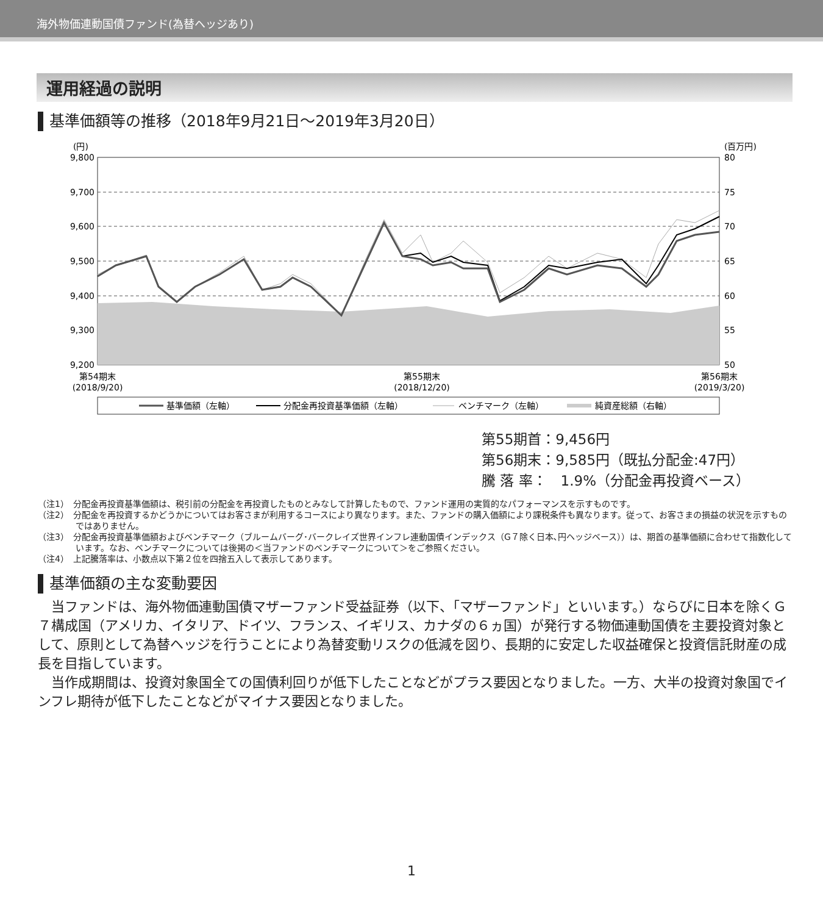海外物価連動国債ファンド(為替ヘッジあり)
運用経過の説明
基準価額等の推移（2018年9月21日～2019年3月20日）
(円)
(百万円)
9,800
9,700
9,600
9,500
9,400
9,300
9,200
80
75
70
65
60
55
50
第54期末
(2018/9/20)
第55期末
(2018/12/20)
第56期末
(2019/3/20)
基準価額（左軸）
分配金再投資基準価額（左軸）
ベンチマーク（左軸）
純資産総額（右軸）
第55期首：9,456円
第56期末：9,585円（既払分配金:47円）
騰 落 率：　1.9%（分配金再投資ベース）
（注1）　分配金再投資基準価額は、税引前の分配金を再投資したものとみなして計算したもので、ファンド運用の実質的なパフォーマンスを示すものです。
（注2）　分配金を再投資するかどうかについてはお客さまが利用するコースにより異なります。また、ファンドの購入価額により課税条件も異なります。従って、お客さまの損益の状況を示すものではありません。
（注3）　分配金再投資基準価額およびベンチマーク（ブルームバーグ･バークレイズ世界インフレ連動国債インデックス（G７除く日本､円ヘッジベース））は、期首の基準価額に合わせて指数化しています。なお、ベンチマークについては後掲の＜当ファンドのベンチマークについて＞をご参照ください。
（注4）　上記騰落率は、小数点以下第２位を四捨五入して表示してあります。
基準価額の主な変動要因
当ファンドは、海外物価連動国債マザーファンド受益証券（以下、「マザーファンド」といいます。）ならびに日本を除くＧ７構成国（アメリカ、イタリア、ドイツ、フランス、イギリス、カナダの６ヵ国）が発行する物価連動国債を主要投資対象として、原則として為替ヘッジを行うことにより為替変動リスクの低減を図り、長期的に安定した収益確保と投資信託財産の成長を目指しています。
当作成期間は、投資対象国全ての国債利回りが低下したことなどがプラス要因となりました。一方、大半の投資対象国でインフレ期待が低下したことなどがマイナス要因となりました。
1